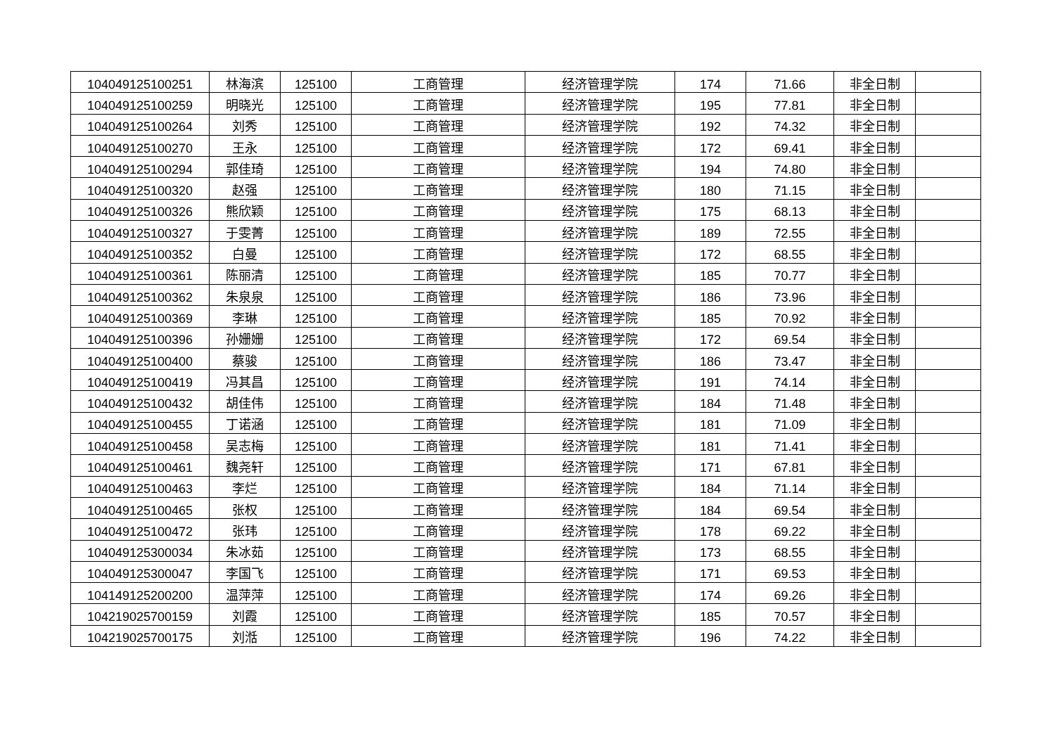| 104049125100251 | 林海滨 | 125100 | 工商管理 | 经济管理学院 | 174 | 71.66 | 非全日制 | |
| 104049125100259 | 明晓光 | 125100 | 工商管理 | 经济管理学院 | 195 | 77.81 | 非全日制 | |
| 104049125100264 | 刘秀 | 125100 | 工商管理 | 经济管理学院 | 192 | 74.32 | 非全日制 | |
| 104049125100270 | 王永 | 125100 | 工商管理 | 经济管理学院 | 172 | 69.41 | 非全日制 | |
| 104049125100294 | 郭佳琦 | 125100 | 工商管理 | 经济管理学院 | 194 | 74.80 | 非全日制 | |
| 104049125100320 | 赵强 | 125100 | 工商管理 | 经济管理学院 | 180 | 71.15 | 非全日制 | |
| 104049125100326 | 熊欣颖 | 125100 | 工商管理 | 经济管理学院 | 175 | 68.13 | 非全日制 | |
| 104049125100327 | 于雯菁 | 125100 | 工商管理 | 经济管理学院 | 189 | 72.55 | 非全日制 | |
| 104049125100352 | 白曼 | 125100 | 工商管理 | 经济管理学院 | 172 | 68.55 | 非全日制 | |
| 104049125100361 | 陈丽清 | 125100 | 工商管理 | 经济管理学院 | 185 | 70.77 | 非全日制 | |
| 104049125100362 | 朱泉泉 | 125100 | 工商管理 | 经济管理学院 | 186 | 73.96 | 非全日制 | |
| 104049125100369 | 李琳 | 125100 | 工商管理 | 经济管理学院 | 185 | 70.92 | 非全日制 | |
| 104049125100396 | 孙姗姗 | 125100 | 工商管理 | 经济管理学院 | 172 | 69.54 | 非全日制 | |
| 104049125100400 | 蔡骏 | 125100 | 工商管理 | 经济管理学院 | 186 | 73.47 | 非全日制 | |
| 104049125100419 | 冯其昌 | 125100 | 工商管理 | 经济管理学院 | 191 | 74.14 | 非全日制 | |
| 104049125100432 | 胡佳伟 | 125100 | 工商管理 | 经济管理学院 | 184 | 71.48 | 非全日制 | |
| 104049125100455 | 丁诺涵 | 125100 | 工商管理 | 经济管理学院 | 181 | 71.09 | 非全日制 | |
| 104049125100458 | 吴志梅 | 125100 | 工商管理 | 经济管理学院 | 181 | 71.41 | 非全日制 | |
| 104049125100461 | 魏尧轩 | 125100 | 工商管理 | 经济管理学院 | 171 | 67.81 | 非全日制 | |
| 104049125100463 | 李烂 | 125100 | 工商管理 | 经济管理学院 | 184 | 71.14 | 非全日制 | |
| 104049125100465 | 张权 | 125100 | 工商管理 | 经济管理学院 | 184 | 69.54 | 非全日制 | |
| 104049125100472 | 张玮 | 125100 | 工商管理 | 经济管理学院 | 178 | 69.22 | 非全日制 | |
| 104049125300034 | 朱冰茹 | 125100 | 工商管理 | 经济管理学院 | 173 | 68.55 | 非全日制 | |
| 104049125300047 | 李国飞 | 125100 | 工商管理 | 经济管理学院 | 171 | 69.53 | 非全日制 | |
| 104149125200200 | 温萍萍 | 125100 | 工商管理 | 经济管理学院 | 174 | 69.26 | 非全日制 | |
| 104219025700159 | 刘霞 | 125100 | 工商管理 | 经济管理学院 | 185 | 70.57 | 非全日制 | |
| 104219025700175 | 刘湉 | 125100 | 工商管理 | 经济管理学院 | 196 | 74.22 | 非全日制 | |